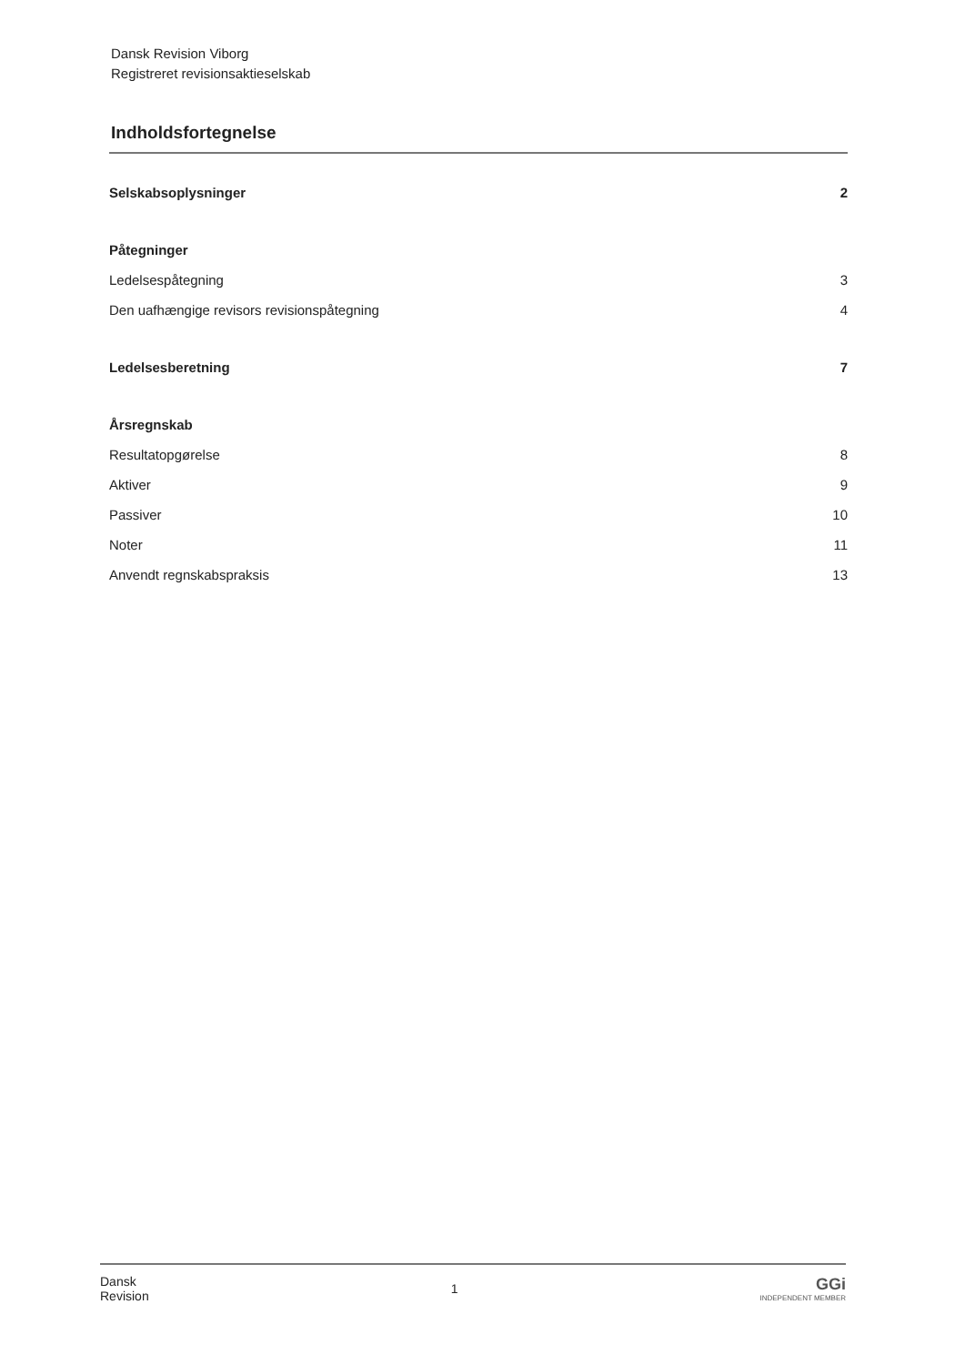Dansk Revision Viborg
Registreret revisionsaktieselskab
Indholdsfortegnelse
Selskabsoplysninger 2
Påtegninger
Ledelsespåtegning 3
Den uafhængige revisors revisionspåtegning 4
Ledelsesberetning 7
Årsregnskab
Resultatopgørelse 8
Aktiver 9
Passiver 10
Noter 11
Anvendt regnskabspraksis 13
Dansk
Revision 1 GGi
INDEPENDENT MEMBER